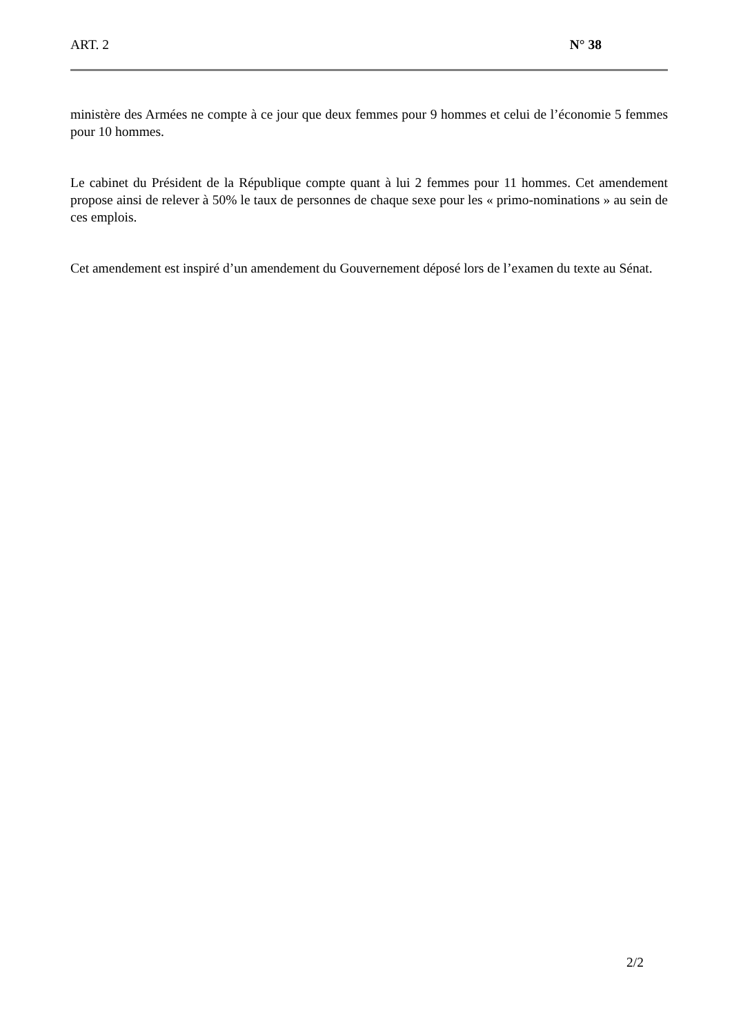ART. 2 N° 38
ministère des Armées ne compte à ce jour que deux femmes pour 9 hommes et celui de l’économie 5 femmes pour 10 hommes.
Le cabinet du Président de la République compte quant à lui 2 femmes pour 11 hommes. Cet amendement propose ainsi de relever à 50% le taux de personnes de chaque sexe pour les « primo-nominations » au sein de ces emplois.
Cet amendement est inspiré d’un amendement du Gouvernement déposé lors de l’examen du texte au Sénat.
2/2